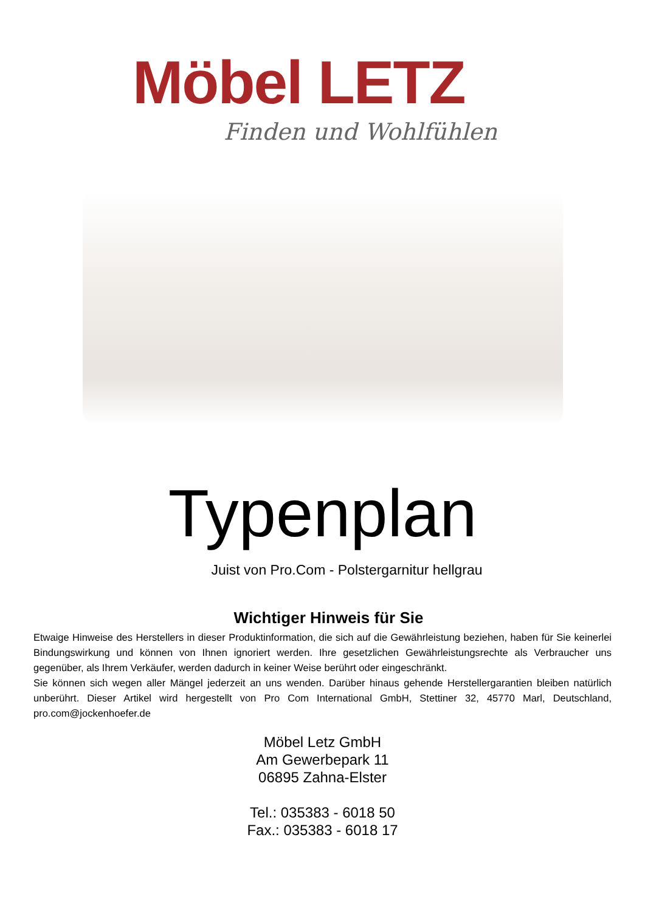Möbel LETZ
Finden und Wohlfühlen
Typenplan
Juist von Pro.Com - Polstergarnitur hellgrau
Wichtiger Hinweis für Sie
Etwaige Hinweise des Herstellers in dieser Produktinformation, die sich auf die Gewährleistung beziehen, haben für Sie keinerlei Bindungswirkung und können von Ihnen ignoriert werden. Ihre gesetzlichen Gewährleistungsrechte als Verbraucher uns gegenüber, als Ihrem Verkäufer, werden dadurch in keiner Weise berührt oder eingeschränkt.
Sie können sich wegen aller Mängel jederzeit an uns wenden. Darüber hinaus gehende Herstellergarantien bleiben natürlich unberührt. Dieser Artikel wird hergestellt von Pro Com International GmbH, Stettiner 32, 45770 Marl, Deutschland, pro.com@jockenhoefer.de
Möbel Letz GmbH
Am Gewerbepark 11
06895 Zahna-Elster
Tel.: 035383 - 6018 50
Fax.: 035383 - 6018 17